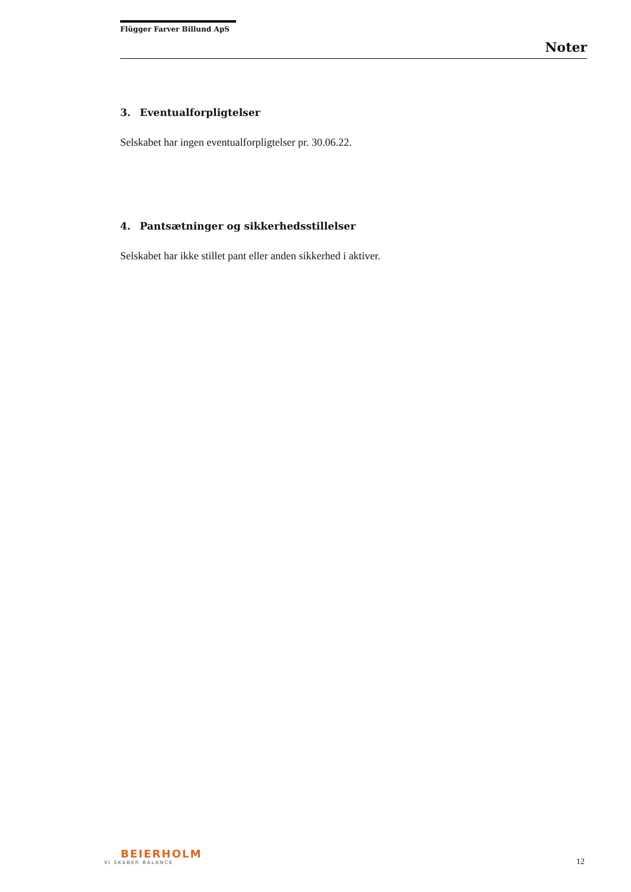Flügger Farver Billund ApS
Noter
3. Eventualforpligtelser
Selskabet har ingen eventualforpligtelser pr. 30.06.22.
4. Pantsætninger og sikkerhedsstillelser
Selskabet har ikke stillet pant eller anden sikkerhed i aktiver.
BEIERHOLM
VI SKABER BALANCE
12